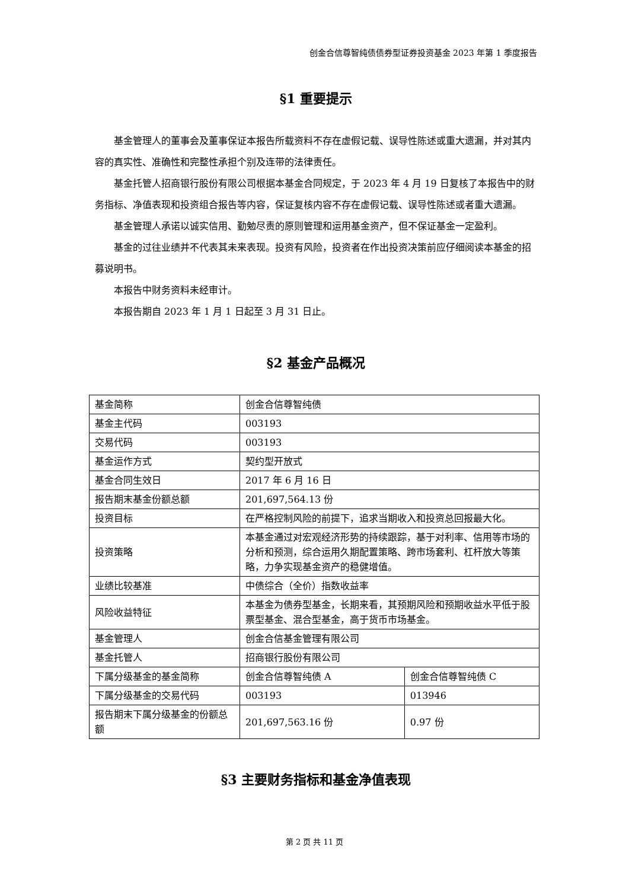创金合信尊智纯债债券型证券投资基金 2023 年第 1 季度报告
§1 重要提示
基金管理人的董事会及董事保证本报告所载资料不存在虚假记载、误导性陈述或重大遗漏，并对其内容的真实性、准确性和完整性承担个别及连带的法律责任。
基金托管人招商银行股份有限公司根据本基金合同规定，于 2023 年 4 月 19 日复核了本报告中的财务指标、净值表现和投资组合报告等内容，保证复核内容不存在虚假记载、误导性陈述或者重大遗漏。
基金管理人承诺以诚实信用、勤勉尽责的原则管理和运用基金资产，但不保证基金一定盈利。
基金的过往业绩并不代表其未来表现。投资有风险，投资者在作出投资决策前应仔细阅读本基金的招募说明书。
本报告中财务资料未经审计。
本报告期自 2023 年 1 月 1 日起至 3 月 31 日止。
§2 基金产品概况
| 基金简称 | 创金合信尊智纯债 | |
| 基金主代码 | 003193 | |
| 交易代码 | 003193 | |
| 基金运作方式 | 契约型开放式 | |
| 基金合同生效日 | 2017 年 6 月 16 日 | |
| 报告期末基金份额总额 | 201,697,564.13 份 | |
| 投资目标 | 在严格控制风险的前提下，追求当期收入和投资总回报最大化。 | |
| 投资策略 | 本基金通过对宏观经济形势的持续跟踪，基于对利率、信用等市场的分析和预测，综合运用久期配置策略、跨市场套利、杠杆放大等策略，力争实现基金资产的稳健增值。 | |
| 业绩比较基准 | 中债综合（全价）指数收益率 | |
| 风险收益特征 | 本基金为债券型基金，长期来看，其预期风险和预期收益水平低于股票型基金、混合型基金，高于货币市场基金。 | |
| 基金管理人 | 创金合信基金管理有限公司 | |
| 基金托管人 | 招商银行股份有限公司 | |
| 下属分级基金的基金简称 | 创金合信尊智纯债 A | 创金合信尊智纯债 C |
| 下属分级基金的交易代码 | 003193 | 013946 |
| 报告期末下属分级基金的份额总额 | 201,697,563.16 份 | 0.97 份 |
§3 主要财务指标和基金净值表现
第 2 页 共 11 页